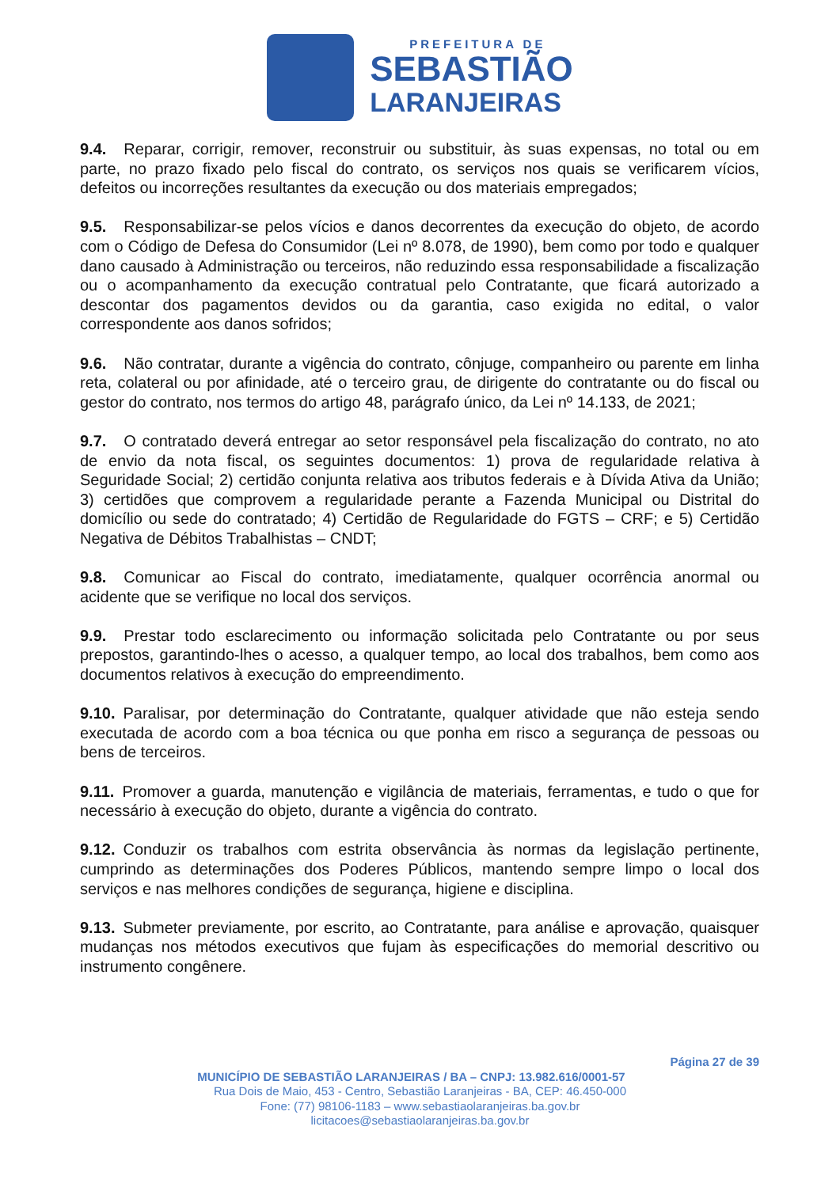PREFEITURA DE
SEBASTIÃO
LARANJEIRAS
9.4. Reparar, corrigir, remover, reconstruir ou substituir, às suas expensas, no total ou em parte, no prazo fixado pelo fiscal do contrato, os serviços nos quais se verificarem vícios, defeitos ou incorreções resultantes da execução ou dos materiais empregados;
9.5. Responsabilizar-se pelos vícios e danos decorrentes da execução do objeto, de acordo com o Código de Defesa do Consumidor (Lei nº 8.078, de 1990), bem como por todo e qualquer dano causado à Administração ou terceiros, não reduzindo essa responsabilidade a fiscalização ou o acompanhamento da execução contratual pelo Contratante, que ficará autorizado a descontar dos pagamentos devidos ou da garantia, caso exigida no edital, o valor correspondente aos danos sofridos;
9.6. Não contratar, durante a vigência do contrato, cônjuge, companheiro ou parente em linha reta, colateral ou por afinidade, até o terceiro grau, de dirigente do contratante ou do fiscal ou gestor do contrato, nos termos do artigo 48, parágrafo único, da Lei nº 14.133, de 2021;
9.7. O contratado deverá entregar ao setor responsável pela fiscalização do contrato, no ato de envio da nota fiscal, os seguintes documentos: 1) prova de regularidade relativa à Seguridade Social; 2) certidão conjunta relativa aos tributos federais e à Dívida Ativa da União; 3) certidões que comprovem a regularidade perante a Fazenda Municipal ou Distrital do domicílio ou sede do contratado; 4) Certidão de Regularidade do FGTS – CRF; e 5) Certidão Negativa de Débitos Trabalhistas – CNDT;
9.8. Comunicar ao Fiscal do contrato, imediatamente, qualquer ocorrência anormal ou acidente que se verifique no local dos serviços.
9.9. Prestar todo esclarecimento ou informação solicitada pelo Contratante ou por seus prepostos, garantindo-lhes o acesso, a qualquer tempo, ao local dos trabalhos, bem como aos documentos relativos à execução do empreendimento.
9.10. Paralisar, por determinação do Contratante, qualquer atividade que não esteja sendo executada de acordo com a boa técnica ou que ponha em risco a segurança de pessoas ou bens de terceiros.
9.11. Promover a guarda, manutenção e vigilância de materiais, ferramentas, e tudo o que for necessário à execução do objeto, durante a vigência do contrato.
9.12. Conduzir os trabalhos com estrita observância às normas da legislação pertinente, cumprindo as determinações dos Poderes Públicos, mantendo sempre limpo o local dos serviços e nas melhores condições de segurança, higiene e disciplina.
9.13. Submeter previamente, por escrito, ao Contratante, para análise e aprovação, quaisquer mudanças nos métodos executivos que fujam às especificações do memorial descritivo ou instrumento congênere.
Página 27 de 39
MUNICÍPIO DE SEBASTIÃO LARANJEIRAS / BA – CNPJ: 13.982.616/0001-57
Rua Dois de Maio, 453 - Centro, Sebastião Laranjeiras - BA, CEP: 46.450-000
Fone: (77) 98106-1183 – www.sebastiaolaranjeiras.ba.gov.br
licitacoes@sebastiaolaranjeiras.ba.gov.br